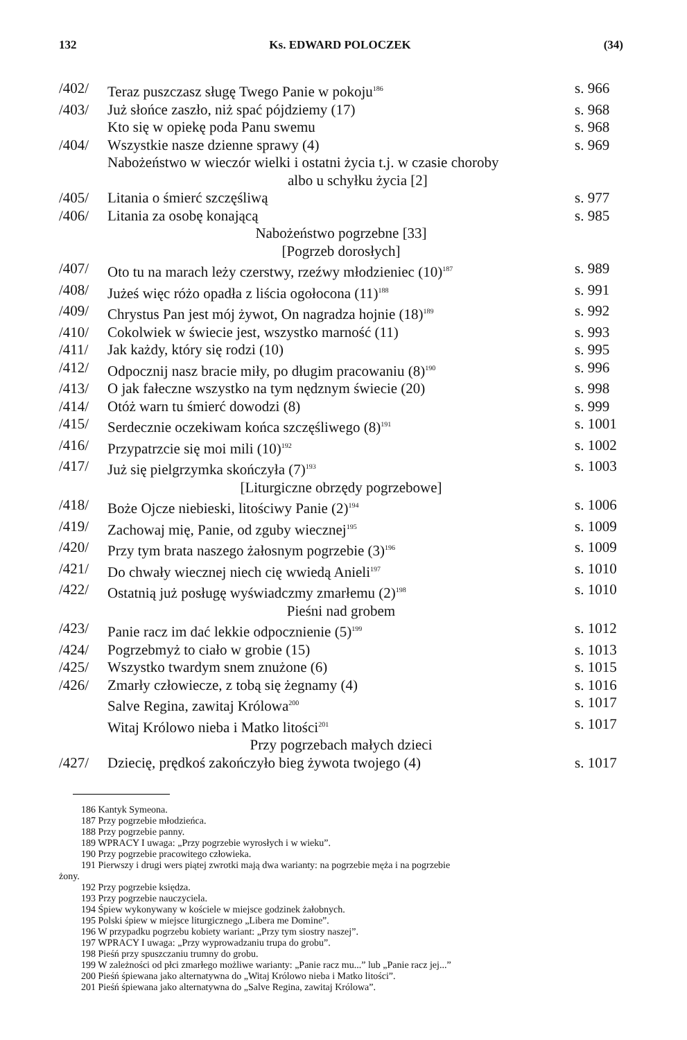132 Ks. EDWARD POLOCZEK (34)
| /402/ | Teraz puszczasz sługę Twego Panie w pokoju<sup>186</sup> | s. 966 |
| /403/ | Już słońce zaszło, niż spać pójdziemy (17) | s. 968 |
| | Kto się w opiekę poda Panu swemu | s. 968 |
| /404/ | Wszystkie nasze dzienne sprawy (4) | s. 969 |
| | Nabożeństwo w wieczór wielki i ostatni życia t.j. w czasie choroby albo u schyłku życia [2] | |
| /405/ | Litania o śmierć szczęśliwą | s. 977 |
| /406/ | Litania za osobę konającą | s. 985 |
| | Nabożeństwo pogrzebne [33] | |
| | [Pogrzeb dorosłych] | |
| /407/ | Oto tu na marach leży czerstwy, rzeźwy młodzieniec (10)<sup>187</sup> | s. 989 |
| /408/ | Jużeś więc różo opadła z liścia ogołocona (11)<sup>188</sup> | s. 991 |
| /409/ | Chrystus Pan jest mój żywot, On nagradza hojnie (18)<sup>189</sup> | s. 992 |
| /410/ | Cokolwiek w świecie jest, wszystko marność (11) | s. 993 |
| /411/ | Jak każdy, który się rodzi (10) | s. 995 |
| /412/ | Odpocznij nasz bracie miły, po długim pracowaniu (8)<sup>190</sup> | s. 996 |
| /413/ | O jak fałeczne wszystko na tym nędznym świecie (20) | s. 998 |
| /414/ | Otóż warn tu śmierć dowodzi (8) | s. 999 |
| /415/ | Serdecznie oczekiwam końca szczęśliwego (8)<sup>191</sup> | s. 1001 |
| /416/ | Przypatrzcie się moi mili (10)<sup>192</sup> | s. 1002 |
| /417/ | Już się pielgrzymka skończyła (7)<sup>193</sup> | s. 1003 |
| | [Liturgiczne obrzędy pogrzebowe] | |
| /418/ | Boże Ojcze niebieski, litościwy Panie (2)<sup>194</sup> | s. 1006 |
| /419/ | Zachowaj mię, Panie, od zguby wiecznej<sup>195</sup> | s. 1009 |
| /420/ | Przy tym brata naszego żałosnym pogrzebie (3)<sup>196</sup> | s. 1009 |
| /421/ | Do chwały wiecznej niech cię wwiedą Anieli<sup>197</sup> | s. 1010 |
| /422/ | Ostatnią już posługę wyświadczmy zmarłemu (2)<sup>198</sup> | s. 1010 |
| | Pieśni nad grobem | |
| /423/ | Panie racz im dać lekkie odpocznienie (5)<sup>199</sup> | s. 1012 |
| /424/ | Pogrzebmyż to ciało w grobie (15) | s. 1013 |
| /425/ | Wszystko twardym snem znużone (6) | s. 1015 |
| /426/ | Zmarły człowiecze, z tobą się żegnamy (4) | s. 1016 |
| | Salve Regina, zawitaj Królowa<sup>200</sup> | s. 1017 |
| | Witaj Królowo nieba i Matko litości<sup>201</sup> | s. 1017 |
| | Przy pogrzebach małych dzieci | |
| /427/ | Dziecię, prędkoś zakończyło bieg żywota twojego (4) | s. 1017 |
186 Kantyk Symeona.
187 Przy pogrzebie młodzieńca.
188 Przy pogrzebie panny.
189 WPRACY I uwaga: „Przy pogrzebie wyrosłych i w wieku”.
190 Przy pogrzebie pracowitego człowieka.
191 Pierwszy i drugi wers piątej zwrotki mają dwa warianty: na pogrzebie męża i na pogrzebie
żony.
192 Przy pogrzebie księdza.
193 Przy pogrzebie nauczyciela.
194 Śpiew wykonywany w kościele w miejsce godzinek żałobnych.
195 Polski śpiew w miejsce liturgicznego „Libera me Domine”.
196 W przypadku pogrzebu kobiety wariant: „Przy tym siostry naszej”.
197 WPRACY I uwaga: „Przy wyprowadzaniu trupa do grobu”.
198 Pieśń przy spuszczaniu trumny do grobu.
199 W zależności od płci zmarłego możliwe warianty: „Panie racz mu...” lub „Panie racz jej...”
200 Pieśń śpiewana jako alternatywna do „Witaj Królowo nieba i Matko litości”.
201 Pieśń śpiewana jako alternatywna do „Salve Regina, zawitaj Królowa”.